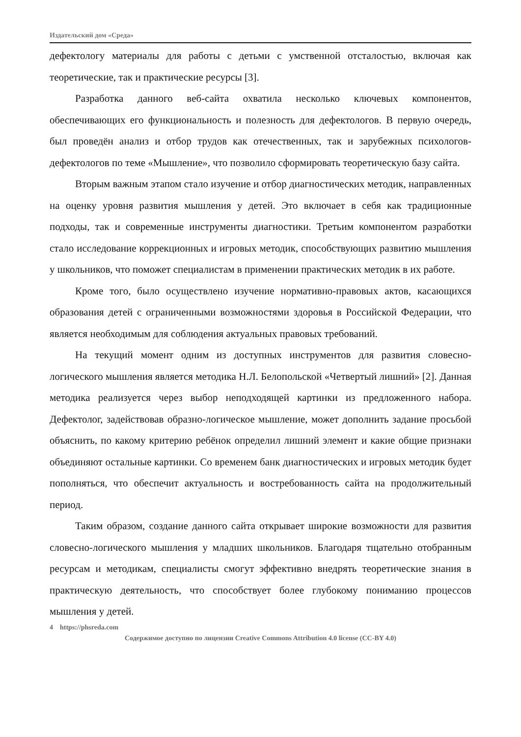Издательский дом «Среда»
дефектологу материалы для работы с детьми с умственной отсталостью, включая как теоретические, так и практические ресурсы [3].
Разработка данного веб-сайта охватила несколько ключевых компонентов, обеспечивающих его функциональность и полезность для дефектологов. В первую очередь, был проведён анализ и отбор трудов как отечественных, так и зарубежных психологов-дефектологов по теме «Мышление», что позволило сформировать теоретическую базу сайта.
Вторым важным этапом стало изучение и отбор диагностических методик, направленных на оценку уровня развития мышления у детей. Это включает в себя как традиционные подходы, так и современные инструменты диагностики. Третьим компонентом разработки стало исследование коррекционных и игровых методик, способствующих развитию мышления у школьников, что поможет специалистам в применении практических методик в их работе.
Кроме того, было осуществлено изучение нормативно-правовых актов, касающихся образования детей с ограниченными возможностями здоровья в Российской Федерации, что является необходимым для соблюдения актуальных правовых требований.
На текущий момент одним из доступных инструментов для развития словесно-логического мышления является методика Н.Л. Белопольской «Четвертый лишний» [2]. Данная методика реализуется через выбор неподходящей картинки из предложенного набора. Дефектолог, задействовав образно-логическое мышление, может дополнить задание просьбой объяснить, по какому критерию ребёнок определил лишний элемент и какие общие признаки объединяют остальные картинки. Со временем банк диагностических и игровых методик будет пополняться, что обеспечит актуальность и востребованность сайта на продолжительный период.
Таким образом, создание данного сайта открывает широкие возможности для развития словесно-логического мышления у младших школьников. Благодаря тщательно отобранным ресурсам и методикам, специалисты смогут эффективно внедрять теоретические знания в практическую деятельность, что способствует более глубокому пониманию процессов мышления у детей.
4 https://phsreda.com
Содержимое доступно по лицензии Creative Commons Attribution 4.0 license (CC-BY 4.0)